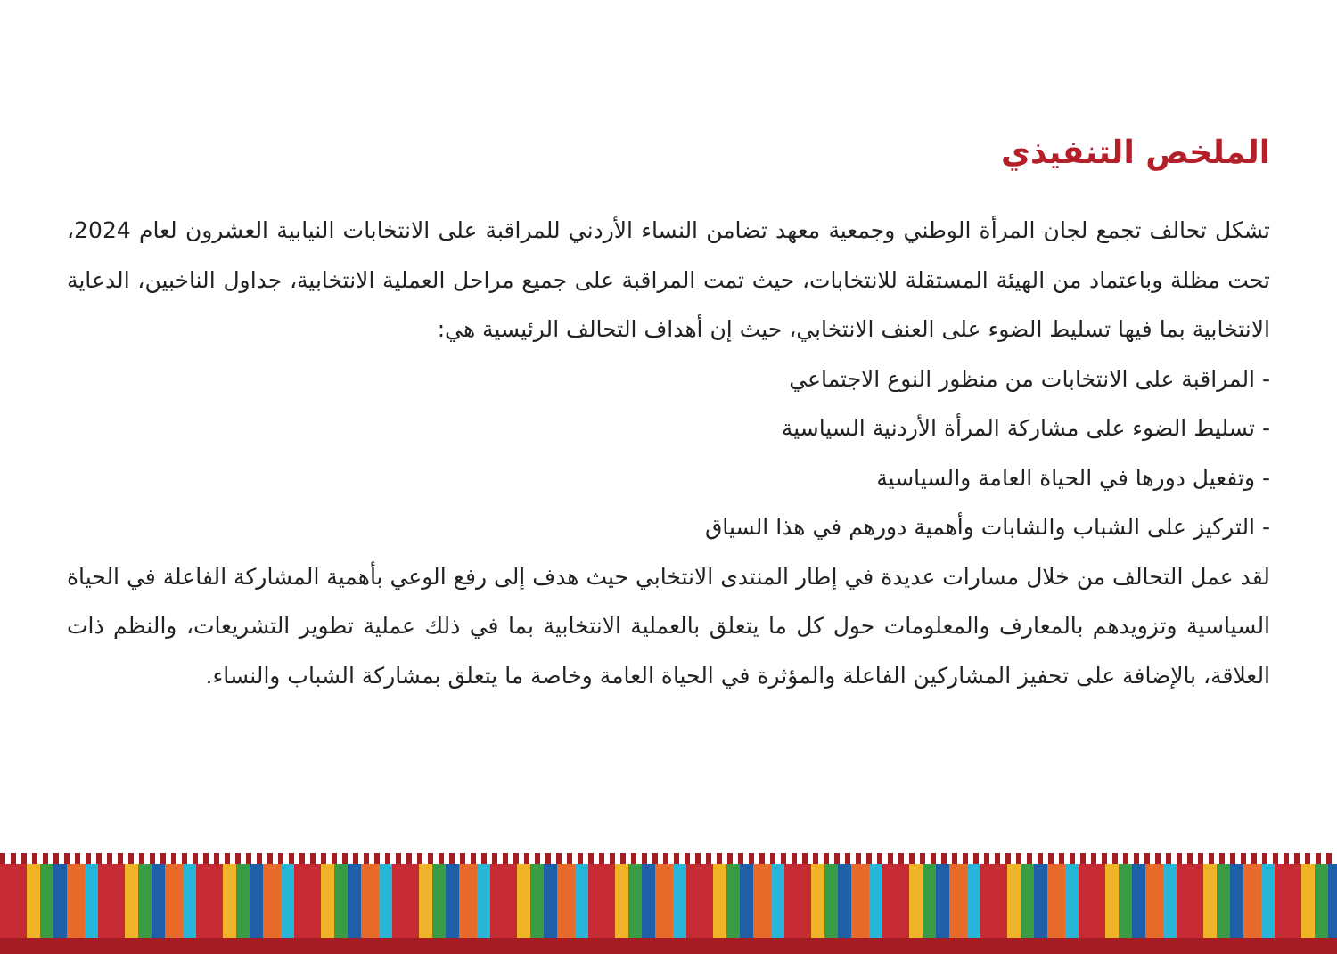الملخص التنفيذي
تشكل تحالف تجمع لجان المرأة الوطني وجمعية معهد تضامن النساء الأردني للمراقبة على الانتخابات النيابية العشرون لعام 2024، تحت مظلة وباعتماد من الهيئة المستقلة للانتخابات، حيث تمت المراقبة على جميع مراحل العملية الانتخابية، جداول الناخبين، الدعاية الانتخابية بما فيها تسليط الضوء على العنف الانتخابي، حيث إن أهداف التحالف الرئيسية هي:
- المراقبة على الانتخابات من منظور النوع الاجتماعي
- تسليط الضوء على مشاركة المرأة الأردنية السياسية
- وتفعيل دورها في الحياة العامة والسياسية
- التركيز على الشباب والشابات وأهمية دورهم في هذا السياق
لقد عمل التحالف من خلال مسارات عديدة في إطار المنتدى الانتخابي حيث هدف إلى رفع الوعي بأهمية المشاركة الفاعلة في الحياة السياسية وتزويدهم بالمعارف والمعلومات حول كل ما يتعلق بالعملية الانتخابية بما في ذلك عملية تطوير التشريعات، والنظم ذات العلاقة، بالإضافة على تحفيز المشاركين الفاعلة والمؤثرة في الحياة العامة وخاصة ما يتعلق بمشاركة الشباب والنساء.